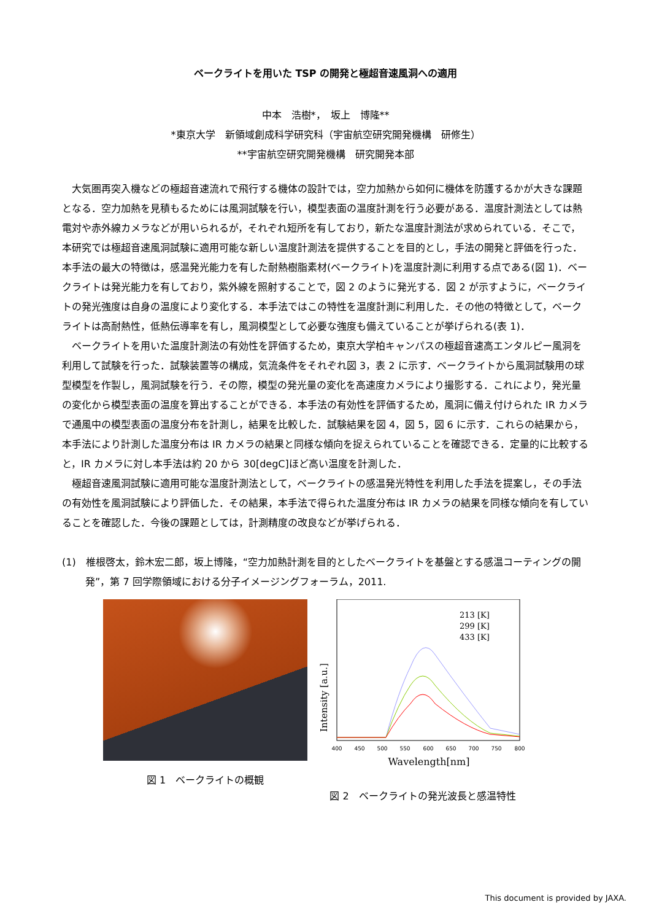ベークライトを用いた TSP の開発と極超音速風洞への適用
中本　浩樹*，　坂上　博隆**
*東京大学　新領域創成科学研究科（宇宙航空研究開発機構　研修生）
**宇宙航空研究開発機構　研究開発本部
大気圏再突入機などの極超音速流れで飛行する機体の設計では，空力加熱から如何に機体を防護するかが大きな課題となる．空力加熱を見積もるためには風洞試験を行い，模型表面の温度計測を行う必要がある．温度計測法としては熱電対や赤外線カメラなどが用いられるが，それぞれ短所を有しており，新たな温度計測法が求められている．そこで，本研究では極超音速風洞試験に適用可能な新しい温度計測法を提供することを目的とし，手法の開発と評価を行った．本手法の最大の特徴は，感温発光能力を有した耐熱樹脂素材(ベークライト)を温度計測に利用する点である(図 1)．ベークライトは発光能力を有しており，紫外線を照射することで，図 2 のように発光する．図 2 が示すように，ベークライトの発光強度は自身の温度により変化する．本手法ではこの特性を温度計測に利用した．その他の特徴として，ベークライトは高耐熱性，低熱伝導率を有し，風洞模型として必要な強度も備えていることが挙げられる(表 1)．
ベークライトを用いた温度計測法の有効性を評価するため，東京大学柏キャンパスの極超音速高エンタルピー風洞を利用して試験を行った．試験装置等の構成，気流条件をそれぞれ図 3，表 2 に示す．ベークライトから風洞試験用の球型模型を作製し，風洞試験を行う．その際，模型の発光量の変化を高速度カメラにより撮影する．これにより，発光量の変化から模型表面の温度を算出することができる．本手法の有効性を評価するため，風洞に備え付けられた IR カメラで通風中の模型表面の温度分布を計測し，結果を比較した．試験結果を図 4，図 5，図 6 に示す．これらの結果から，本手法により計測した温度分布は IR カメラの結果と同様な傾向を捉えられていることを確認できる．定量的に比較すると，IR カメラに対し本手法は約 20 から 30[degC]ほど高い温度を計測した．
極超音速風洞試験に適用可能な温度計測法として，ベークライトの感温発光特性を利用した手法を提案し，その手法の有効性を風洞試験により評価した．その結果，本手法で得られた温度分布は IR カメラの結果を同様な傾向を有していることを確認した．今後の課題としては，計測精度の改良などが挙げられる．
(1)　椎根啓太，鈴木宏二郎，坂上博隆，“空力加熱計測を目的としたベークライトを基盤とする感温コーティングの開発”，第 7 回学際領域における分子イメージングフォーラム，2011.
図 1　ベークライトの概観
Intensity [a.u.]
213 [K]
299 [K]
433 [K]
400
450
500
550
600
650
700
750
800
Wavelength[nm]
図 2　ベークライトの発光波長と感温特性
This document is provided by JAXA.